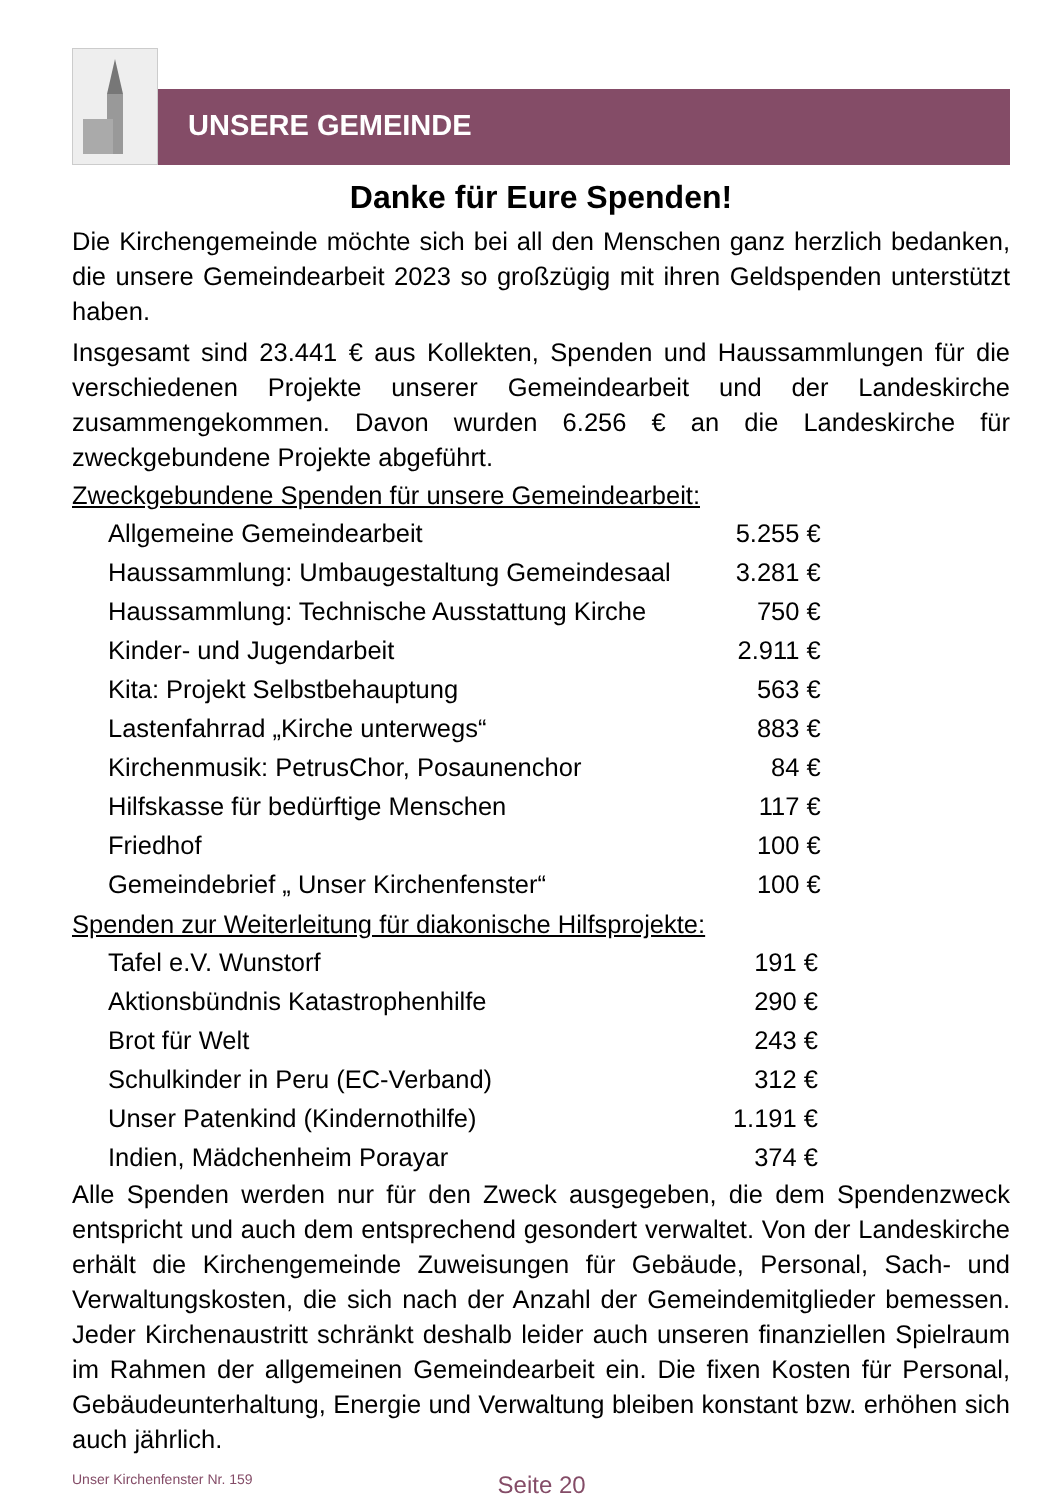UNSERE GEMEINDE
Danke für Eure Spenden!
Die Kirchengemeinde möchte sich bei all den Menschen ganz herzlich bedanken, die unsere Gemeindearbeit 2023 so großzügig mit ihren Geldspenden unterstützt haben.
Insgesamt sind 23.441 € aus Kollekten, Spenden und Haussammlungen für die verschiedenen Projekte unserer Gemeindearbeit und der Landeskirche zusammengekommen. Davon wurden 6.256 € an die Landeskirche für zweckgebundene Projekte abgeführt.
Zweckgebundene Spenden für unsere Gemeindearbeit:
| Allgemeine Gemeindearbeit | 5.255 € |
| Haussammlung: Umbaugestaltung Gemeindesaal | 3.281 € |
| Haussammlung: Technische Ausstattung Kirche | 750 € |
| Kinder- und Jugendarbeit | 2.911 € |
| Kita: Projekt Selbstbehauptung | 563 € |
| Lastenfahrrad „Kirche unterwegs“ | 883 € |
| Kirchenmusik: PetrusChor, Posaunenchor | 84 € |
| Hilfskasse für bedürftige Menschen | 117 € |
| Friedhof | 100 € |
| Gemeindebrief „ Unser Kirchenfenster“ | 100 € |
Spenden zur Weiterleitung für diakonische Hilfsprojekte:
| Tafel e.V. Wunstorf | 191 € |
| Aktionsbündnis Katastrophenhilfe | 290 € |
| Brot für Welt | 243 € |
| Schulkinder in Peru (EC-Verband) | 312 € |
| Unser Patenkind (Kindernothilfe) | 1.191 € |
| Indien, Mädchenheim Porayar | 374 € |
Alle Spenden werden nur für den Zweck ausgegeben, die dem Spendenzweck entspricht und auch dem entsprechend gesondert verwaltet. Von der Landeskirche erhält die Kirchengemeinde Zuweisungen für Gebäude, Personal, Sach- und Verwaltungskosten, die sich nach der Anzahl der Gemeindemitglieder bemessen. Jeder Kirchenaustritt schränkt deshalb leider auch unseren finanziellen Spielraum im Rahmen der allgemeinen Gemeindearbeit ein. Die fixen Kosten für Personal, Gebäudeunterhaltung, Energie und Verwaltung bleiben konstant bzw. erhöhen sich auch jährlich.
Unser Kirchenfenster Nr. 159 Seite 20